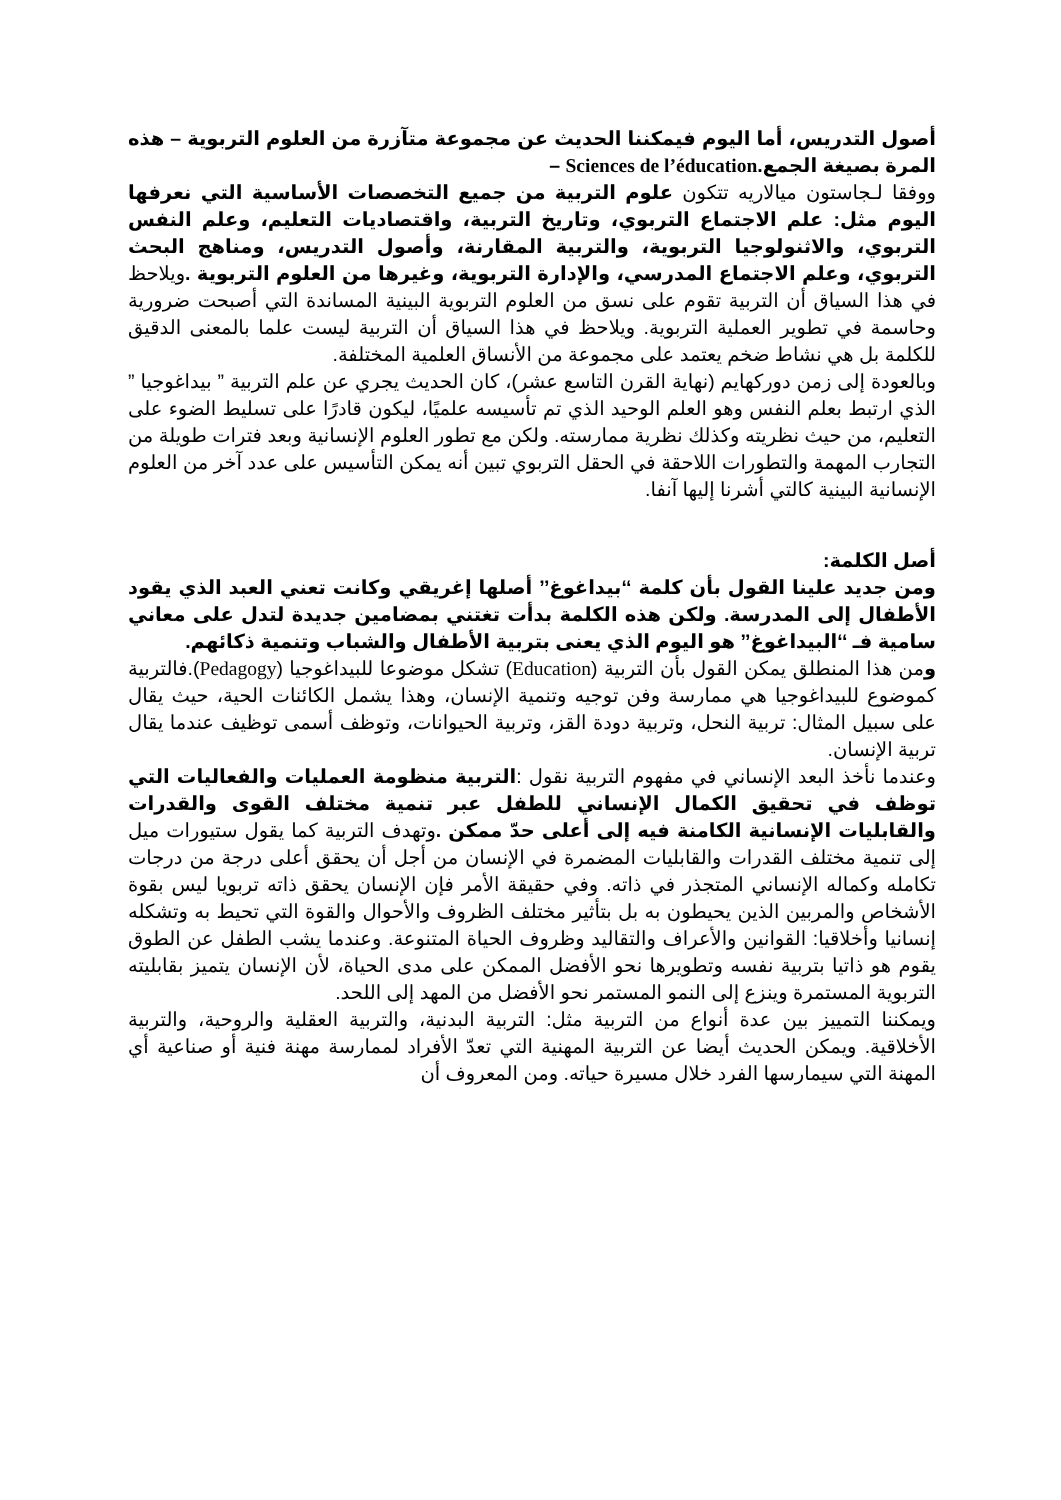أصول التدريس، أما اليوم فيمكننا الحديث عن مجموعة متآزرة من العلوم التربوية – هذه المرة بصيغة الجمع.Sciences de l’éducation –
ووفقا لـجاستون ميالاريه تتكون علوم التربية من جميع التخصصات الأساسية التي نعرفها اليوم مثل: علم الاجتماع التربوي، وتاريخ التربية، واقتصاديات التعليم، وعلم النفس التربوي، والاثنولوجيا التربوية، والتربية المقارنة، وأصول التدريس، ومناهج البحث التربوي، وعلم الاجتماع المدرسي، والإدارة التربوية، وغيرها من العلوم التربوية . ويلاحظ في هذا السياق أن التربية تقوم على نسق من العلوم التربوية البينية المساندة التي أصبحت ضرورية وحاسمة في تطوير العملية التربوية. ويلاحظ في هذا السياق أن التربية ليست علما بالمعنى الدقيق للكلمة بل هي نشاط ضخم يعتمد على مجموعة من الأنساق العلمية المختلفة.
وبالعودة إلى زمن دوركهايم (نهاية القرن التاسع عشر)، كان الحديث يجري عن علم التربية ” بيداغوجيا ” الذي ارتبط بعلم النفس وهو العلم الوحيد الذي تم تأسيسه علميًا، ليكون قادرًا على تسليط الضوء على التعليم، من حيث نظريته وكذلك نظرية ممارسته. ولكن مع تطور العلوم الإنسانية وبعد فترات طويلة من التجارب المهمة والتطورات اللاحقة في الحقل التربوي تبين أنه يمكن التأسيس على عدد آخر من العلوم الإنسانية البينية كالتي أشرنا إليها آنفا.
أصل الكلمة:
ومن جديد علينا القول بأن كلمة ‘‘بيداغوغ’’ أصلها إغريقي وكانت تعني العبد الذي يقود الأطفال إلى المدرسة. ولكن هذه الكلمة بدأت تغتني بمضامين جديدة لتدل على معاني سامية فـ ‘‘البيداغوغ’’ هو اليوم الذي يعنى بتربية الأطفال والشباب وتنمية ذكائهم.
ومن هذا المنطلق يمكن القول بأن التربية (Education) تشكل موضوعا للبيداغوجيا (Pedagogy).فالتربية كموضوع للبيداغوجيا هي ممارسة وفن توجيه وتنمية الإنسان، وهذا يشمل الكائنات الحية، حيث يقال على سبيل المثال: تربية النحل، وتربية دودة القز، وتربية الحيوانات، وتوظف أسمى توظيف عندما يقال تربية الإنسان.
وعندما نأخذ البعد الإنساني في مفهوم التربية نقول :التربية منظومة العمليات والفعاليات التي توظف في تحقيق الكمال الإنساني للطفل عبر تنمية مختلف القوى والقدرات والقابليات الإنسانية الكامنة فيه إلى أعلى حدّ ممكن . وتهدف التربية كما يقول ستيورات ميل إلى تنمية مختلف القدرات والقابليات المضمرة في الإنسان من أجل أن يحقق أعلى درجة من درجات تكامله وكماله الإنساني المتجذر في ذاته. وفي حقيقة الأمر فإن الإنسان يحقق ذاته تربويا ليس بقوة الأشخاص والمربين الذين يحيطون به بل بتأثير مختلف الظروف والأحوال والقوة التي تحيط به وتشكله إنسانيا وأخلاقيا: القوانين والأعراف والتقاليد وظروف الحياة المتنوعة. وعندما يشب الطفل عن الطوق يقوم هو ذاتيا بتربية نفسه وتطويرها نحو الأفضل الممكن على مدى الحياة، لأن الإنسان يتميز بقابليته التربوية المستمرة وينزع إلى النمو المستمر نحو الأفضل من المهد إلى اللحد.
ويمكننا التمييز بين عدة أنواع من التربية مثل: التربية البدنية، والتربية العقلية والروحية، والتربية الأخلاقية. ويمكن الحديث أيضا عن التربية المهنية التي تعدّ الأفراد لممارسة مهنة فنية أو صناعية أي المهنة التي سيمارسها الفرد خلال مسيرة حياته. ومن المعروف أن